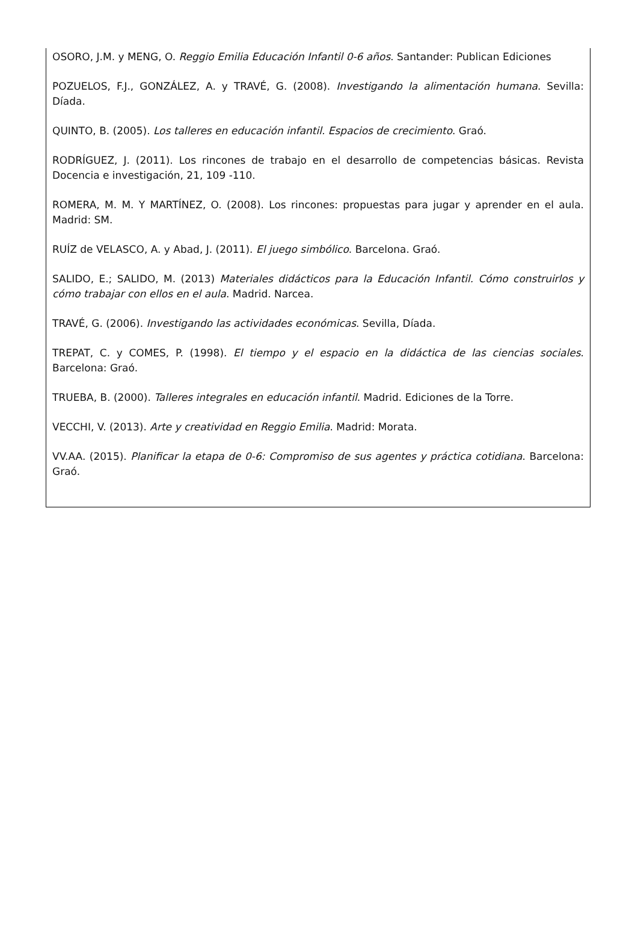OSORO, J.M. y MENG, O. Reggio Emilia Educación Infantil 0-6 años. Santander: Publican Ediciones
POZUELOS, F.J., GONZÁLEZ, A. y TRAVÉ, G. (2008). Investigando la alimentación humana. Sevilla: Díada.
QUINTO, B. (2005). Los talleres en educación infantil. Espacios de crecimiento. Graó.
RODRÍGUEZ, J. (2011). Los rincones de trabajo en el desarrollo de competencias básicas. Revista Docencia e investigación, 21, 109 -110.
ROMERA, M. M. Y MARTÍNEZ, O. (2008). Los rincones: propuestas para jugar y aprender en el aula. Madrid: SM.
RUÍZ de VELASCO, A. y Abad, J. (2011). El juego simbólico. Barcelona. Graó.
SALIDO, E.; SALIDO, M. (2013) Materiales didácticos para la Educación Infantil. Cómo construirlos y cómo trabajar con ellos en el aula. Madrid. Narcea.
TRAVÉ, G. (2006). Investigando las actividades económicas. Sevilla, Díada.
TREPAT, C. y COMES, P. (1998). El tiempo y el espacio en la didáctica de las ciencias sociales. Barcelona: Graó.
TRUEBA, B. (2000). Talleres integrales en educación infantil. Madrid. Ediciones de la Torre.
VECCHI, V. (2013). Arte y creatividad en Reggio Emilia. Madrid: Morata.
VV.AA. (2015). Planificar la etapa de 0-6: Compromiso de sus agentes y práctica cotidiana. Barcelona: Graó.